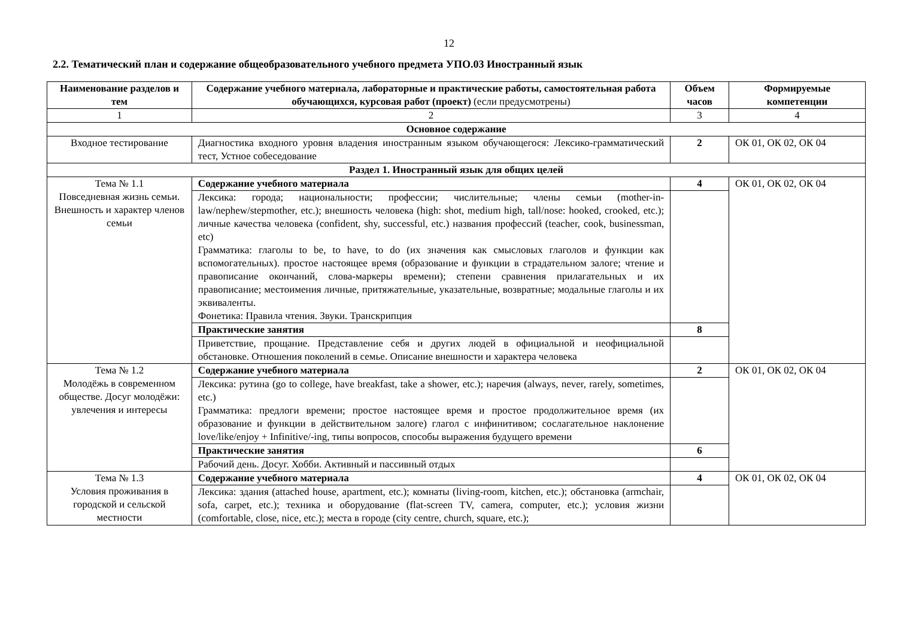12
2.2. Тематический план и содержание общеобразовательного учебного предмета УПО.03 Иностранный язык
| Наименование разделов и тем | Содержание учебного материала, лабораторные и практические работы, самостоятельная работа обучающихся, курсовая работ (проект) (если предусмотрены) | Объем часов | Формируемые компетенции |
| --- | --- | --- | --- |
| 1 | 2 | 3 | 4 |
| Основное содержание | | | |
| Входное тестирование | Диагностика входного уровня владения иностранным языком обучающегося: Лексико-грамматический тест, Устное собеседование | 2 | ОК 01, ОК 02, ОК 04 |
| Раздел 1. Иностранный язык для общих целей | | | |
| Тема № 1.1 Повседневная жизнь семьи. Внешность и характер членов семьи | Содержание учебного материала | 4 | ОК 01, ОК 02, ОК 04 |
| | Лексика: города; национальности; профессии; числительные; члены семьи (mother-in-law/nephew/stepmother, etc.); внешность человека (high: shot, medium high, tall/nose: hooked, crooked, etc.); личные качества человека (confident, shy, successful, etc.) названия профессий (teacher, cook, businessman, etc) Грамматика: глаголы to be, to have, to do (их значения как смысловых глаголов и функции как вспомогательных). простое настоящее время (образование и функции в страдательном залоге; чтение и правописание окончаний, слова-маркеры времени); степени сравнения прилагательных и их правописание; местоимения личные, притяжательные, указательные, возвратные; модальные глаголы и их эквиваленты. Фонетика: Правила чтения. Звуки. Транскрипция | | |
| | Практические занятия | 8 | |
| | Приветствие, прощание. Представление себя и других людей в официальной и неофициальной обстановке. Отношения поколений в семье. Описание внешности и характера человека | | |
| Тема № 1.2 Молодёжь в современном обществе. Досуг молодёжи: увлечения и интересы | Содержание учебного материала | 2 | ОК 01, ОК 02, ОК 04 |
| | Лексика: рутина (go to college, have breakfast, take a shower, etc.); наречия (always, never, rarely, sometimes, etc.) Грамматика: предлоги времени; простое настоящее время и простое продолжительное время (их образование и функции в действительном залоге) глагол с инфинитивом; сослагательное наклонение love/like/enjoy + Infinitive/-ing, типы вопросов, способы выражения будущего времени | | |
| | Практические занятия | 6 | |
| | Рабочий день. Досуг. Хобби. Активный и пассивный отдых | | |
| Тема № 1.3 Условия проживания в городской и сельской местности | Содержание учебного материала | 4 | ОК 01, ОК 02, ОК 04 |
| | Лексика: здания (attached house, apartment, etc.); комнаты (living-room, kitchen, etc.); обстановка (armchair, sofa, carpet, etc.); техника и оборудование (flat-screen TV, camera, computer, etc.); условия жизни (comfortable, close, nice, etc.); места в городе (city centre, church, square, etc.); | | |